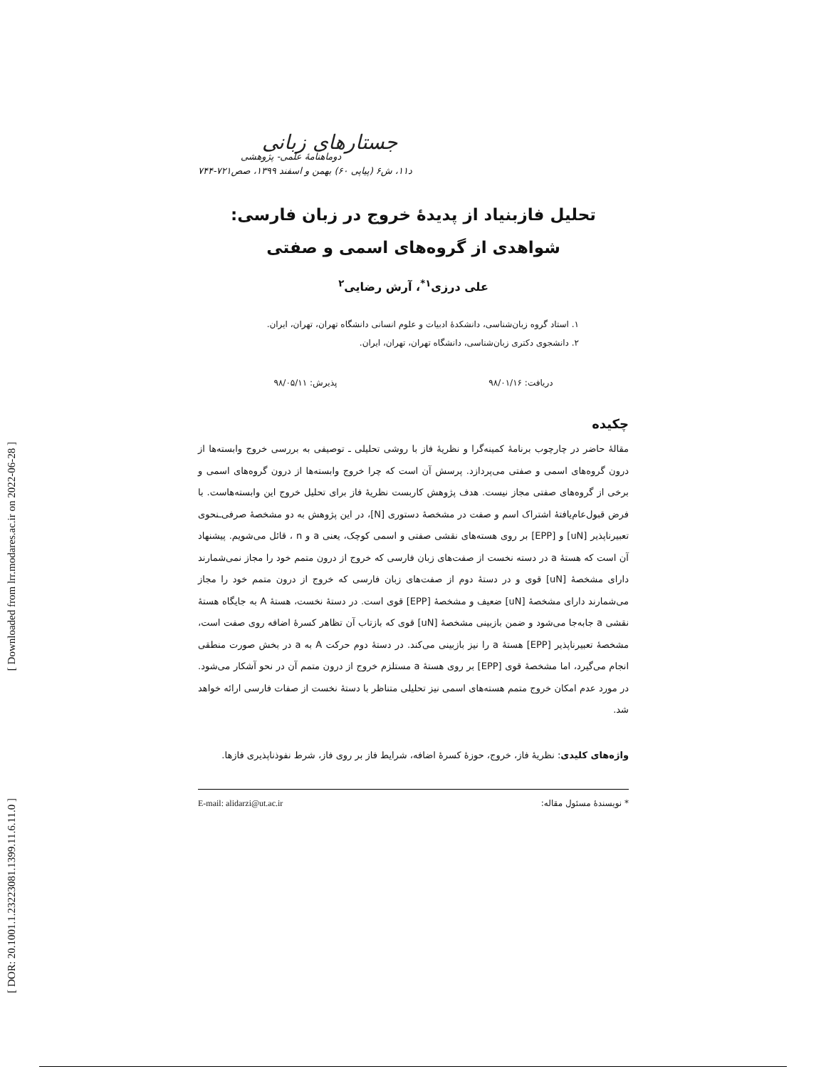[ Downloaded from lrr.modares.ac.ir on 2022-06-28 ]
[ DOR: 20.1001.1.23223081.1399.11.6.11.0 ]
جستارهای زبانی
دوماهنامهٔ علمی- پژوهشی
د۱۱، ش۶ (پیاپی ۶۰) بهمن و اسفند ۱۳۹۹، صص۷۲۱-۷۴۴
تحلیل فازبنیاد از پدیدهٔ خروج در زبان فارسی: شواهدی از گروه‌های اسمی و صفتی
علی درزی<sup>۱*</sup>، آرش رضایی<sup>۲</sup>
۱. استاد گروه زبان‌شناسی، دانشکدهٔ ادبیات و علوم انسانی دانشگاه تهران، تهران، ایران.
۲. دانشجوی دکتری زبان‌شناسی، دانشگاه تهران، تهران، ایران.
دریافت: ۹۸/۰۱/۱۶ پذیرش: ۹۸/۰۵/۱۱
چکیده
مقالهٔ حاضر در چارچوب برنامهٔ کمینه‌گرا و نظریهٔ فاز با روشی تحلیلی ـ توصیفی به بررسی خروج وابسته‌ها از درون گروه‌های اسمی و صفتی می‌پردازد. پرسش آن است که چرا خروج وابسته‌ها از درون گروه‌های اسمی و برخی از گروه‌های صفتی مجاز نیست. هدف پژوهش کاربست نظریهٔ فاز برای تحلیل خروج این وابسته‌هاست. با فرض قبول‌عام‌یافتهٔ اشتراک اسم و صفت در مشخصهٔ دستوری [N]، در این پژوهش به دو مشخصهٔ صرفی‌ـنحوی تعبیرناپذیر [uN] و [EPP] بر روی هسته‌های نقشی صفتی و اسمی کوچک، یعنی a و n ، قائل می‌شویم. پیشنهاد آن است که هستهٔ a در دسته نخست از صفت‌های زبان فارسی که خروج از درون متمم خود را مجاز نمی‌شمارند دارای مشخصهٔ [uN] قوی و در دستهٔ دوم از صفت‌های زبان فارسی که خروج از درون متمم خود را مجاز می‌شمارند دارای مشخصهٔ [uN] ضعیف و مشخصهٔ [EPP] قوی است. در دستهٔ نخست، هستهٔ A به جایگاه هستهٔ نقشی a جابه‌جا می‌شود و ضمن بازبینی مشخصهٔ [uN] قوی که بازتاب آن تظاهر کسرهٔ اضافه روی صفت است، مشخصهٔ تعبیرناپذیر [EPP] هستهٔ a را نیز بازبینی می‌کند. در دستهٔ دوم حرکت A به a در بخش صورت منطقی انجام می‌گیرد، اما مشخصهٔ قوی [EPP] بر روی هستهٔ a مستلزم خروج از درون متمم آن در نحو آشکار می‌شود. در مورد عدم امکان خروج متمم هسته‌های اسمی نیز تحلیلی متناظر با دستهٔ نخست از صفات فارسی ارائه خواهد شد.
واژه‌های کلیدی: نظریهٔ فاز، خروج، حوزهٔ کسرهٔ اضافه، شرایط فاز بر روی فاز، شرط نفوذناپذیری فازها.
* نویسندهٔ مسئول مقاله: E-mail: alidarzi@ut.ac.ir